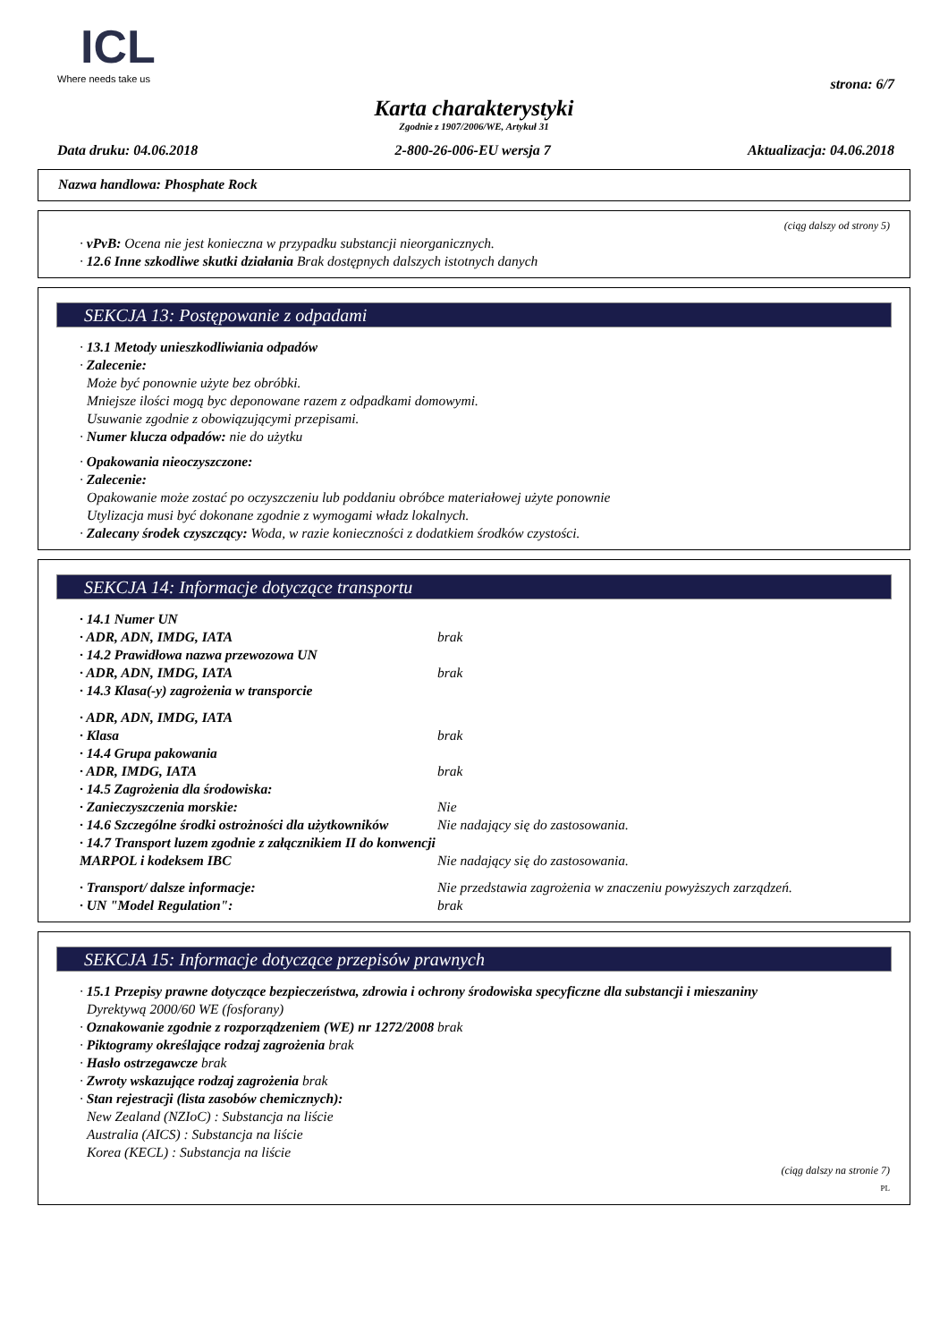ICL
Where needs take us
strona: 6/7
Karta charakterystyki
Zgodnie z 1907/2006/WE, Artykuł 31
Data druku: 04.06.2018 2-800-26-006-EU wersja 7 Aktualizacja: 04.06.2018
Nazwa handlowa: Phosphate Rock
(ciąg dalszy od strony 5)
· vPvB: Ocena nie jest konieczna w przypadku substancji nieorganicznych.
· 12.6 Inne szkodliwe skutki działania Brak dostępnych dalszych istotnych danych
SEKCJA 13: Postępowanie z odpadami
· 13.1 Metody unieszkodliwiania odpadów
· Zalecenie:
Może być ponownie użyte bez obróbki.
Mniejsze ilości mogą byc deponowane razem z odpadkami domowymi.
Usuwanie zgodnie z obowiązującymi przepisami.
· Numer klucza odpadów: nie do użytku
· Opakowania nieoczyszczone:
· Zalecenie:
Opakowanie może zostać po oczyszczeniu lub poddaniu obróbce materiałowej użyte ponownie
Utylizacja musi być dokonane zgodnie z wymogami władz lokalnych.
· Zalecany środek czyszczący: Woda, w razie konieczności z dodatkiem środków czystości.
SEKCJA 14: Informacje dotyczące transportu
| · 14.1 Numer UN | |
| · ADR, ADN, IMDG, IATA | brak |
| · 14.2 Prawidłowa nazwa przewozowa UN | |
| · ADR, ADN, IMDG, IATA | brak |
| · 14.3 Klasa(-y) zagrożenia w transporcie | |
| · ADR, ADN, IMDG, IATA | |
| · Klasa | brak |
| · 14.4 Grupa pakowania | |
| · ADR, IMDG, IATA | brak |
| · 14.5 Zagrożenia dla środowiska: | |
| · Zanieczyszczenia morskie: | Nie |
| · 14.6 Szczególne środki ostrożności dla użytkowników | Nie nadający się do zastosowania. |
| · 14.7 Transport luzem zgodnie z załącznikiem II do konwencji MARPOL i kodeksem IBC | Nie nadający się do zastosowania. |
| · Transport/ dalsze informacje: | Nie przedstawia zagrożenia w znaczeniu powyższych zarządzeń. |
| · UN "Model Regulation": | brak |
SEKCJA 15: Informacje dotyczące przepisów prawnych
· 15.1 Przepisy prawne dotyczące bezpieczeństwa, zdrowia i ochrony środowiska specyficzne dla substancji i mieszaniny
Dyrektywą 2000/60 WE (fosforany)
· Oznakowanie zgodnie z rozporządzeniem (WE) nr 1272/2008 brak
· Piktogramy określające rodzaj zagrożenia brak
· Hasło ostrzegawcze brak
· Zwroty wskazujące rodzaj zagrożenia brak
· Stan rejestracji (lista zasobów chemicznych):
New Zealand (NZIoC) : Substancja na liście
Australia (AICS) : Substancja na liście
Korea (KECL) : Substancja na liście
(ciąg dalszy na stronie 7)
PL